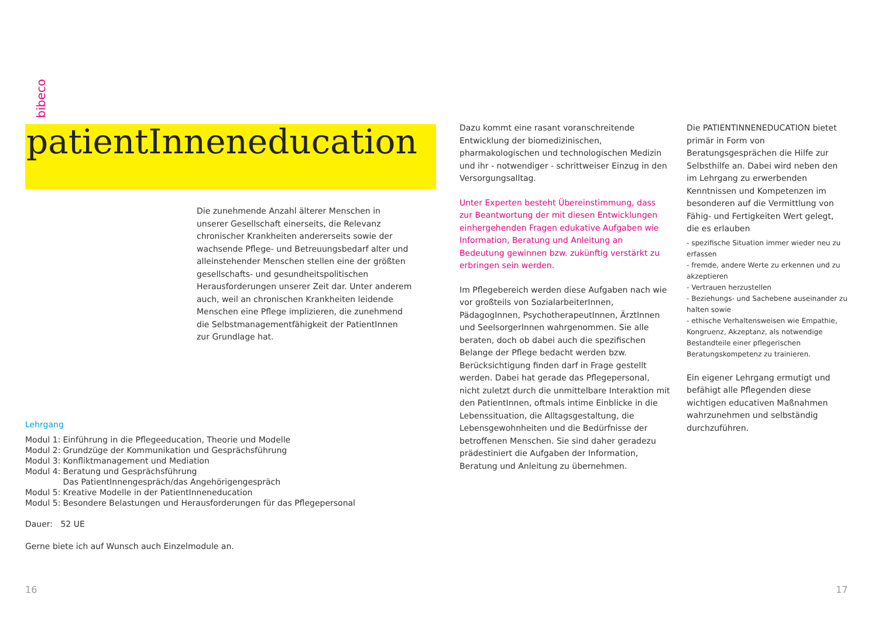bibeco
patientInneneducation
Die zunehmende Anzahl älterer Menschen in unserer Gesellschaft einerseits, die Relevanz chronischer Krankheiten andererseits sowie der wachsende Pflege- und Betreuungsbedarf alter und alleinstehender Menschen stellen eine der größten gesellschafts- und gesundheitspolitischen Herausforderungen unserer Zeit dar. Unter anderem auch, weil an chronischen Krankheiten leidende Menschen eine Pflege implizieren, die zunehmend die Selbstmanagementfähigkeit der PatientInnen zur Grundlage hat.
Lehrgang
| Modul 1: | Einführung in die Pflegeeducation, Theorie und Modelle |
| Modul 2: | Grundzüge der Kommunikation und Gesprächsführung |
| Modul 3: | Konfliktmanagement und Mediation |
| Modul 4: | Beratung und Gesprächsführung Das PatientInnengespräch/das Angehörigengespräch |
| Modul 5: | Kreative Modelle in der PatientInneneducation |
| Modul 5: | Besondere Belastungen und Herausforderungen für das Pflegepersonal |
Dauer: 52 UE
Gerne biete ich auf Wunsch auch Einzelmodule an.
Dazu kommt eine rasant voranschreitende Entwicklung der biomedizinischen, pharmakologischen und technologischen Medizin und ihr - notwendiger - schrittweiser Einzug in den Versorgungsalltag.
Unter Experten besteht Übereinstimmung, dass zur Beantwortung der mit diesen Entwicklungen einhergehenden Fragen edukative Aufgaben wie Information, Beratung und Anleitung an Bedeutung gewinnen bzw. zukünftig verstärkt zu erbringen sein werden.
Im Pflegebereich werden diese Aufgaben nach wie vor großteils von SozialarbeiterInnen, PädagogInnen, PsychotherapeutInnen, ÄrztInnen und SeelsorgerInnen wahrgenommen. Sie alle beraten, doch ob dabei auch die spezifischen Belange der Pflege bedacht werden bzw. Berücksichtigung finden darf in Frage gestellt werden. Dabei hat gerade das Pflegepersonal, nicht zuletzt durch die unmittelbare Interaktion mit den PatientInnen, oftmals intime Einblicke in die Lebenssituation, die Alltagsgestaltung, die Lebensgewohnheiten und die Bedürfnisse der betroffenen Menschen. Sie sind daher geradezu prädestiniert die Aufgaben der Information, Beratung und Anleitung zu übernehmen.
Die PATIENTINNENEDUCATION bietet primär in Form von Beratungsgesprächen die Hilfe zur Selbsthilfe an. Dabei wird neben den im Lehrgang zu erwerbenden Kenntnissen und Kompetenzen im besonderen auf die Vermittlung von Fähig- und Fertigkeiten Wert gelegt, die es erlauben
- spezifische Situation immer wieder neu zu erfassen
- fremde, andere Werte zu erkennen und zu akzeptieren
- Vertrauen herzustellen
- Beziehungs- und Sachebene auseinander zu halten sowie
- ethische Verhaltensweisen wie Empathie, Kongruenz, Akzeptanz, als notwendige Bestandteile einer pflegerischen Beratungskompetenz zu trainieren.
Ein eigener Lehrgang ermutigt und befähigt alle Pflegenden diese wichtigen educativen Maßnahmen wahrzunehmen und selbständig durchzuführen.
16 17